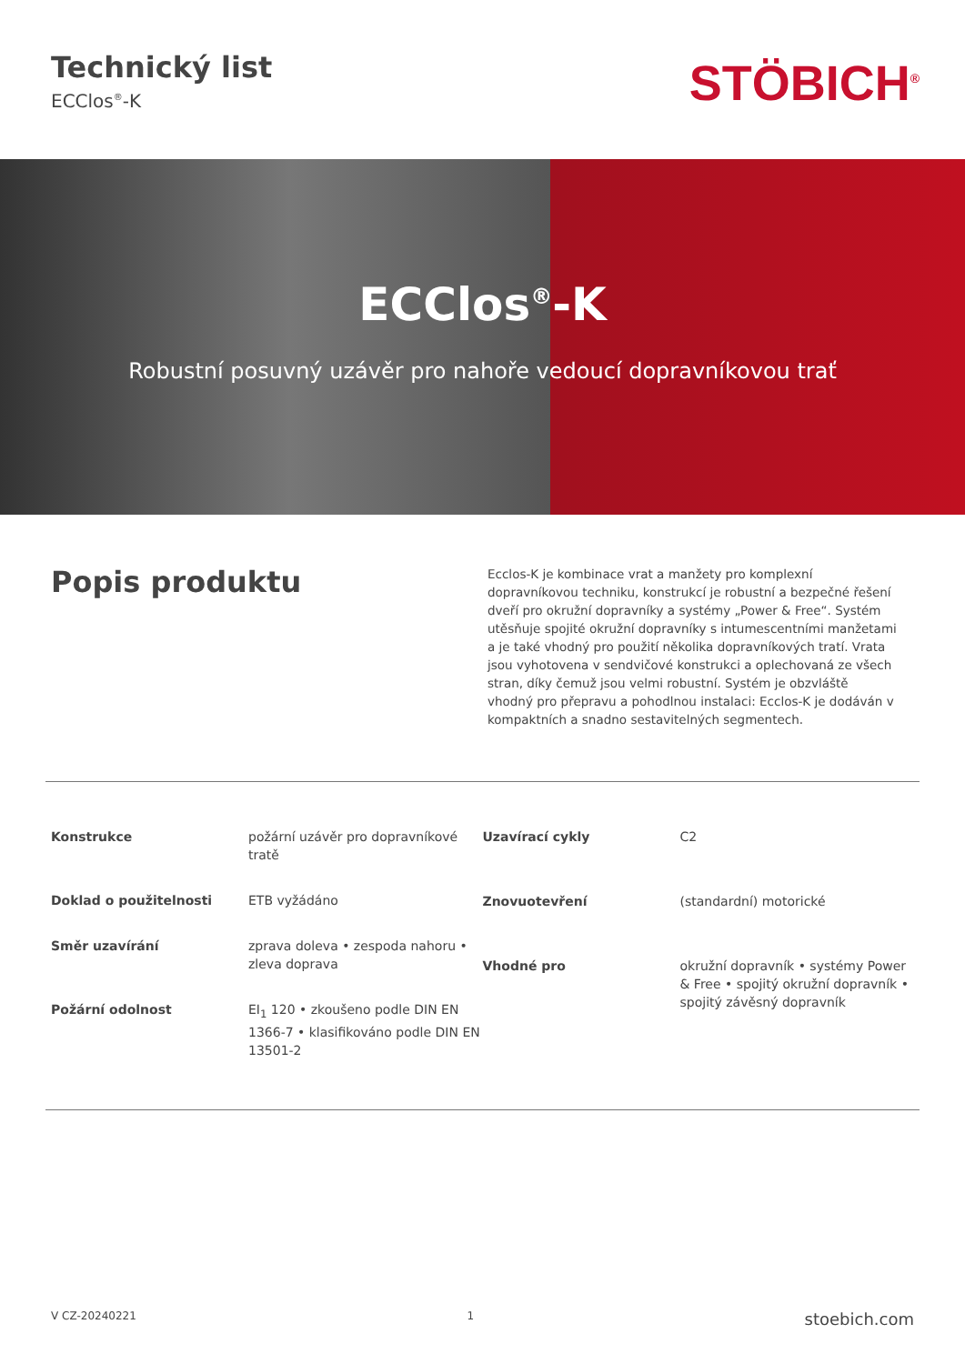Technický list
ECClos<sup>®</sup>-K
STÖBICH<sup>®</sup>
ECClos<sup>®</sup>-K
Robustní posuvný uzávěr pro nahoře vedoucí dopravníkovou trať
Popis produktu
Ecclos-K je kombinace vrat a manžety pro komplexní dopravníkovou techniku, konstrukcí je robustní a bezpečné řešení dveří pro okružní dopravníky a systémy „Power & Free“. Systém utěsňuje spojité okružní dopravníky s intumescentními manžetami a je také vhodný pro použití několika dopravníkových tratí. Vrata jsou vyhotovena v sendvičové konstrukci a oplechovaná ze všech stran, díky čemuž jsou velmi robustní. Systém je obzvláště vhodný pro přepravu a pohodlnou instalaci: Ecclos-K je dodáván v kompaktních a snadno sestavitelných segmentech.
| Konstrukce | požární uzávěr pro dopravníkové tratě |
| Doklad o použitelnosti | ETB vyžádáno |
| Směr uzavírání | zprava doleva • zespoda nahoru • zleva doprava |
| Požární odolnost | EI<sub>1</sub> 120 • zkoušeno podle DIN EN 1366-7 • klasifikováno podle DIN EN 13501-2 |
| Uzavírací cykly | C2 |
| Znovuotevření | (standardní) motorické |
| Vhodné pro | okružní dopravník • systémy Power & Free • spojitý okružní dopravník • spojitý závěsný dopravník |
V CZ-20240221 1 stoebich.com